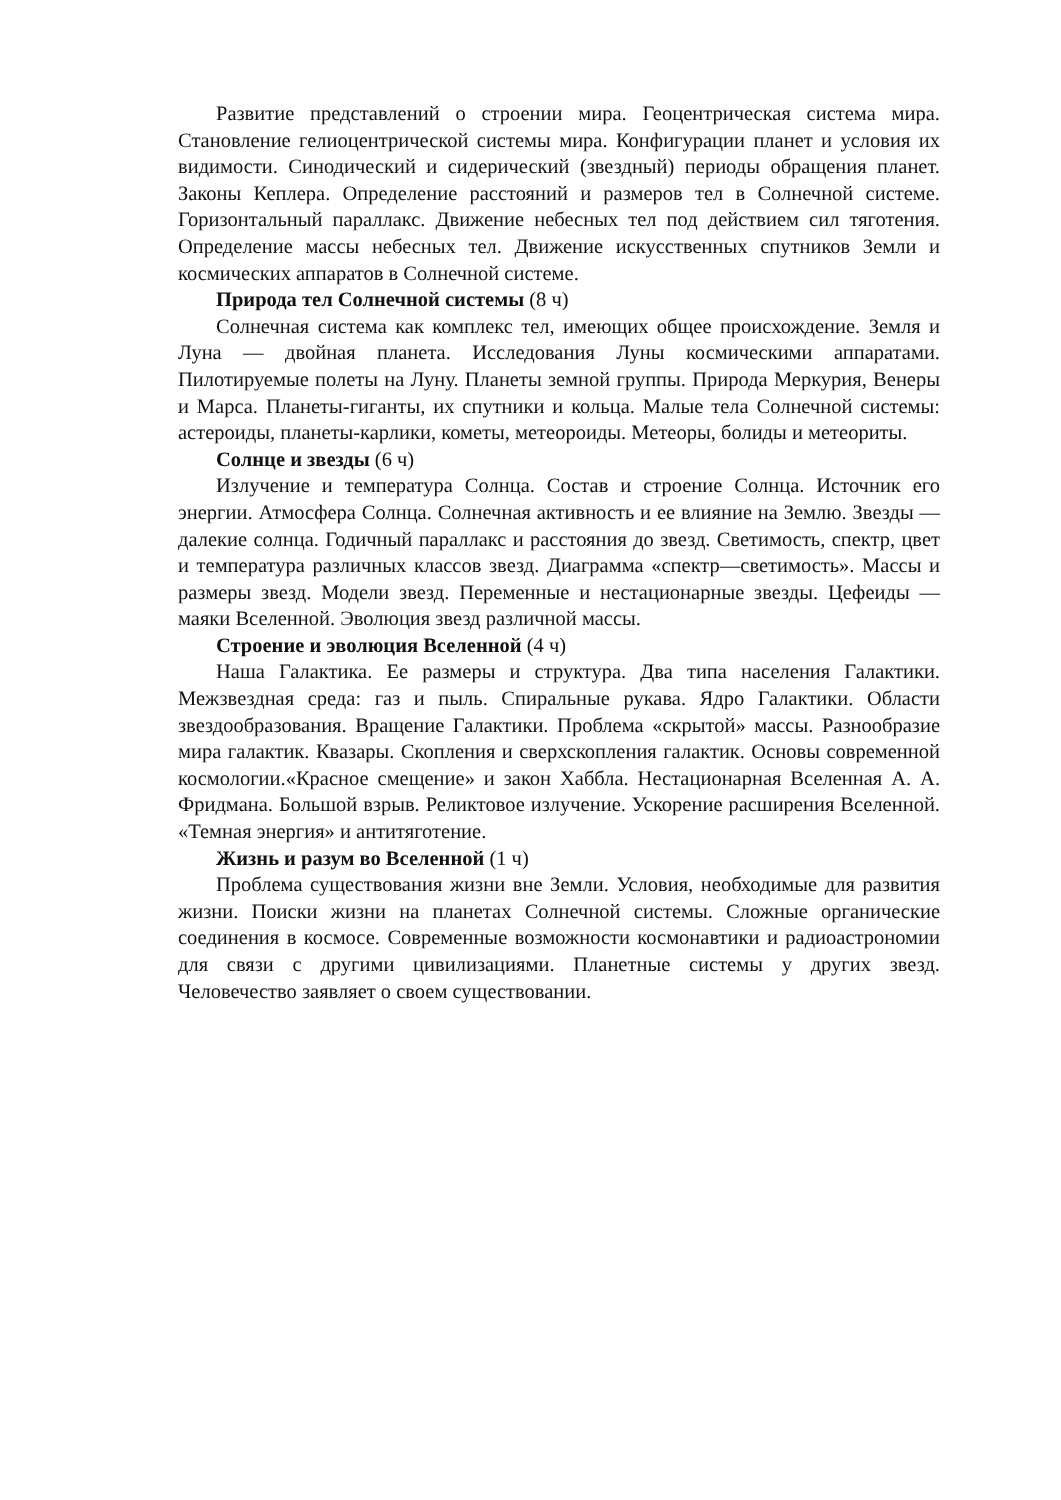Развитие представлений о строении мира. Геоцентрическая система мира. Становление гелиоцентрической системы мира. Конфигурации планет и условия их видимости. Синодический и сидерический (звездный) периоды обращения планет. Законы Кеплера. Определение расстояний и размеров тел в Солнечной системе. Горизонтальный параллакс. Движение небесных тел под действием сил тяготения. Определение массы небесных тел. Движение искусственных спутников Земли и космических аппаратов в Солнечной системе.
Природа тел Солнечной системы (8 ч)
Солнечная система как комплекс тел, имеющих общее происхождение. Земля и Луна — двойная планета. Исследования Луны космическими аппаратами. Пилотируемые полеты на Луну. Планеты земной группы. Природа Меркурия, Венеры и Марса. Планеты-гиганты, их спутники и кольца. Малые тела Солнечной системы: астероиды, планеты-карлики, кометы, метеороиды. Метеоры, болиды и метеориты.
Солнце и звезды (6 ч)
Излучение и температура Солнца. Состав и строение Солнца. Источник его энергии. Атмосфера Солнца. Солнечная активность и ее влияние на Землю. Звезды — далекие солнца. Годичный параллакс и расстояния до звезд. Светимость, спектр, цвет и температура различных классов звезд. Диаграмма «спектр—светимость». Массы и размеры звезд. Модели звезд. Переменные и нестационарные звезды. Цефеиды — маяки Вселенной. Эволюция звезд различной массы.
Строение и эволюция Вселенной (4 ч)
Наша Галактика. Ее размеры и структура. Два типа населения Галактики. Межзвездная среда: газ и пыль. Спиральные рукава. Ядро Галактики. Области звездообразования. Вращение Галактики. Проблема «скрытой» массы. Разнообразие мира галактик. Квазары. Скопления и сверхскопления галактик. Основы современной космологии.«Красное смещение» и закон Хаббла. Нестационарная Вселенная А. А. Фридмана. Большой взрыв. Реликтовое излучение. Ускорение расширения Вселенной. «Темная энергия» и антитяготение.
Жизнь и разум во Вселенной (1 ч)
Проблема существования жизни вне Земли. Условия, необходимые для развития жизни. Поиски жизни на планетах Солнечной системы. Сложные органические соединения в космосе. Современные возможности космонавтики и радиоастрономии для связи с другими цивилизациями. Планетные системы у других звезд. Человечество заявляет о своем существовании.